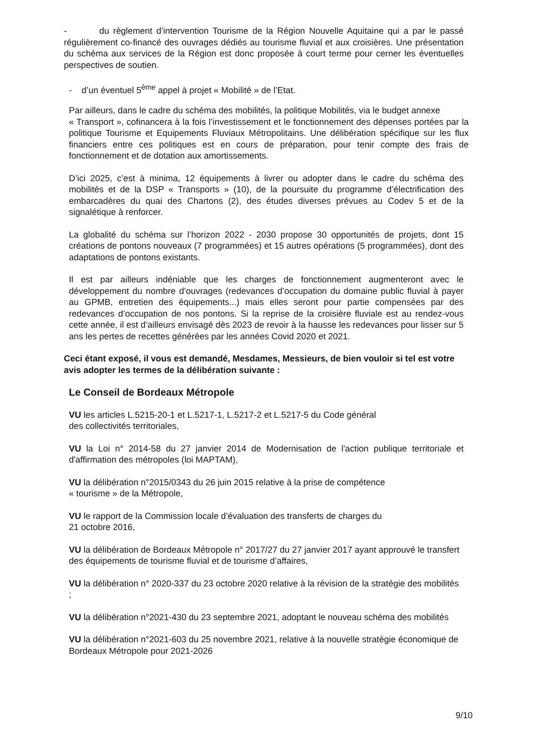- du règlement d’intervention Tourisme de la Région Nouvelle Aquitaine qui a par le passé régulièrement co-financé des ouvrages dédiés au tourisme fluvial et aux croisières. Une présentation du schéma aux services de la Région est donc proposée à court terme pour cerner les éventuelles perspectives de soutien.
- d’un éventuel 5<sup>ème</sup> appel à projet « Mobilité » de l’Etat.
Par ailleurs, dans le cadre du schéma des mobilités, la politique Mobilités, via le budget annexe
« Transport », cofinancera à la fois l’investissement et le fonctionnement des dépenses portées par la politique Tourisme et Equipements Fluviaux Métropolitains. Une délibération spécifique sur les flux financiers entre ces politiques est en cours de préparation, pour tenir compte des frais de fonctionnement et de dotation aux amortissements.
D’ici 2025, c’est à minima, 12 équipements à livrer ou adopter dans le cadre du schéma des mobilités et de la DSP « Transports » (10), de la poursuite du programme d’électrification des embarcadères du quai des Chartons (2), des études diverses prévues au Codev 5 et de la signalétique à renforcer.
La globalité du schéma sur l’horizon 2022 - 2030 propose 30 opportunités de projets, dont 15 créations de pontons nouveaux (7 programmées) et 15 autres opérations (5 programmées), dont des adaptations de pontons existants.
Il est par ailleurs indéniable que les charges de fonctionnement augmenteront avec le développement du nombre d’ouvrages (redevances d’occupation du domaine public fluvial à payer au GPMB, entretien des équipements...) mais elles seront pour partie compensées par des redevances d’occupation de nos pontons. Si la reprise de la croisière fluviale est au rendez-vous cette année, il est d’ailleurs envisagé dès 2023 de revoir à la hausse les redevances pour lisser sur 5 ans les pertes de recettes générées par les années Covid 2020 et 2021.
Ceci étant exposé, il vous est demandé, Mesdames, Messieurs, de bien vouloir si tel est votre avis adopter les termes de la délibération suivante :
Le Conseil de Bordeaux Métropole
VU les articles L.5215-20-1 et L.5217-1, L.5217-2 et L.5217-5 du Code général
des collectivités territoriales,
VU la Loi n° 2014-58 du 27 janvier 2014 de Modernisation de l'action publique territoriale et d'affirmation des métropoles (loi MAPTAM),
VU la délibération n°2015/0343 du 26 juin 2015 relative à la prise de compétence
« tourisme » de la Métropole,
VU le rapport de la Commission locale d’évaluation des transferts de charges du
21 octobre 2016,
VU la délibération de Bordeaux Métropole n° 2017/27 du 27 janvier 2017 ayant approuvé le transfert des équipements de tourisme fluvial et de tourisme d’affaires,
VU la délibération n° 2020-337 du 23 octobre 2020 relative à la révision de la stratégie des mobilités ;
VU la délibération n°2021-430 du 23 septembre 2021, adoptant le nouveau schéma des mobilités
VU la délibération n°2021-603 du 25 novembre 2021, relative à la nouvelle stratégie économique de Bordeaux Métropole pour 2021-2026
9/10